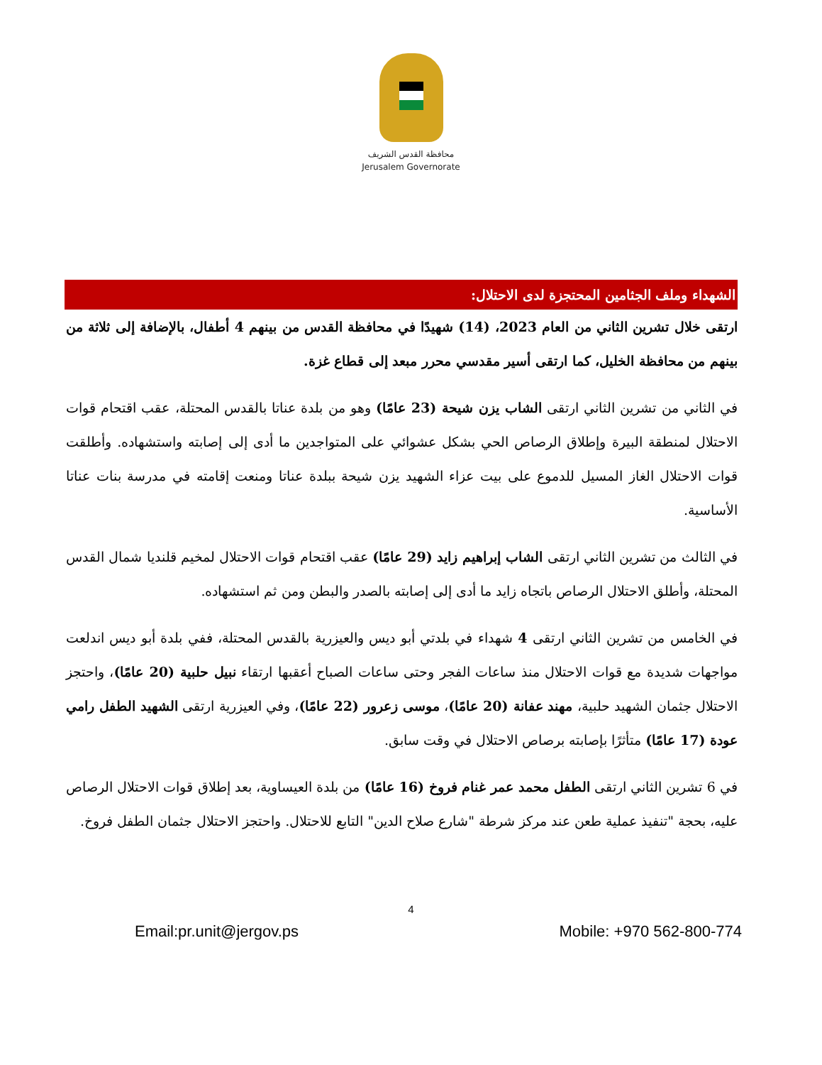محافظة القدس الشريف
Jerusalem Governorate
الشهداء وملف الجثامين المحتجزة لدى الاحتلال:
ارتقى خلال تشرين الثاني من العام 2023، (14) شهيدًا في محافظة القدس من بينهم 4 أطفال، بالإضافة إلى ثلاثة من بينهم من محافظة الخليل، كما ارتقى أسير مقدسي محرر مبعد إلى قطاع غزة.
في الثاني من تشرين الثاني ارتقى الشاب يزن شيحة (23 عامًا) وهو من بلدة عناتا بالقدس المحتلة، عقب اقتحام قوات الاحتلال لمنطقة البيرة وإطلاق الرصاص الحي بشكل عشوائي على المتواجدين ما أدى إلى إصابته واستشهاده. وأطلقت قوات الاحتلال الغاز المسيل للدموع على بيت عزاء الشهيد يزن شيحة ببلدة عناتا ومنعت إقامته في مدرسة بنات عناتا الأساسية.
في الثالث من تشرين الثاني ارتقى الشاب إبراهيم زايد (29 عامًا) عقب اقتحام قوات الاحتلال لمخيم قلنديا شمال القدس المحتلة، وأطلق الاحتلال الرصاص باتجاه زايد ما أدى إلى إصابته بالصدر والبطن ومن ثم استشهاده.
في الخامس من تشرين الثاني ارتقى 4 شهداء في بلدتي أبو ديس والعيزرية بالقدس المحتلة، ففي بلدة أبو ديس اندلعت مواجهات شديدة مع قوات الاحتلال منذ ساعات الفجر وحتى ساعات الصباح أعقبها ارتقاء نبيل حلبية (20 عامًا)، واحتجز الاحتلال جثمان الشهيد حلبية، مهند عفانة (20 عامًا)، موسى زعرور (22 عامًا)، وفي العيزرية ارتقى الشهيد الطفل رامي عودة (17 عامًا) متأثرًا بإصابته برصاص الاحتلال في وقت سابق.
في 6 تشرين الثاني ارتقى الطفل محمد عمر غنام فروخ (16 عامًا) من بلدة العيساوية، بعد إطلاق قوات الاحتلال الرصاص عليه، بحجة "تنفيذ عملية طعن عند مركز شرطة "شارع صلاح الدين" التابع للاحتلال. واحتجز الاحتلال جثمان الطفل فروخ.
4
Email:pr.unit@jergov.ps Mobile: +970 562-800-774